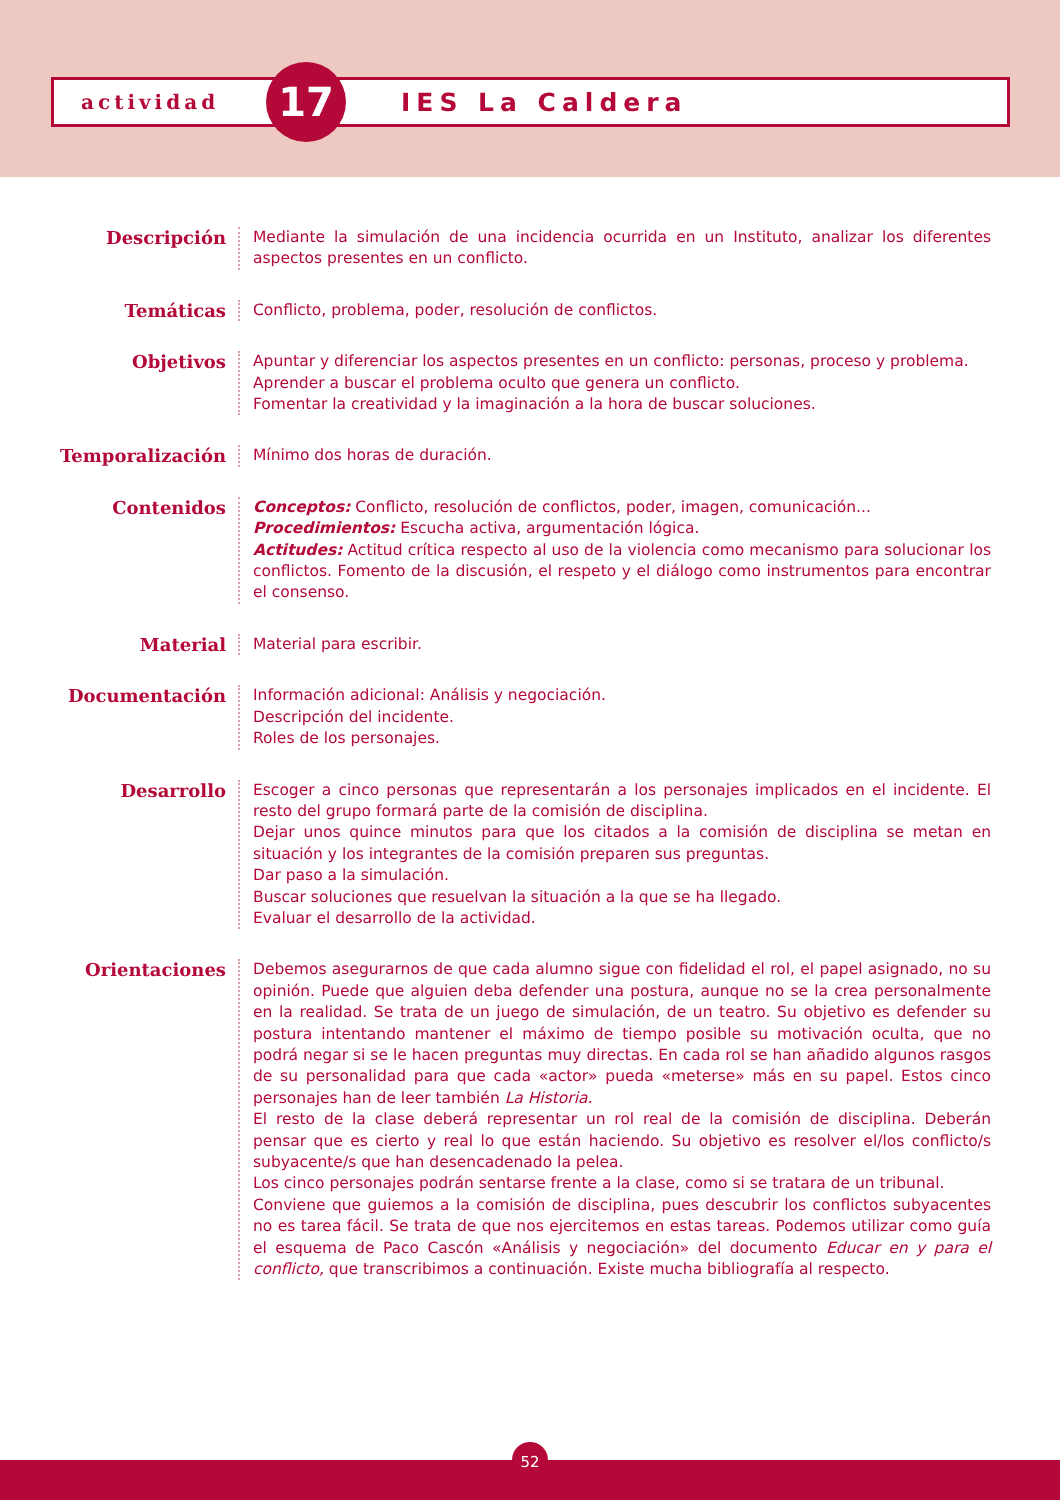actividad 17 IES La Caldera
Descripción
Mediante la simulación de una incidencia ocurrida en un Instituto, analizar los diferentes aspectos presentes en un conflicto.
Temáticas
Conflicto, problema, poder, resolución de conflictos.
Objetivos
Apuntar y diferenciar los aspectos presentes en un conflicto: personas, proceso y problema.
Aprender a buscar el problema oculto que genera un conflicto.
Fomentar la creatividad y la imaginación a la hora de buscar soluciones.
Temporalización
Mínimo dos horas de duración.
Contenidos
Conceptos: Conflicto, resolución de conflictos, poder, imagen, comunicación...
Procedimientos: Escucha activa, argumentación lógica.
Actitudes: Actitud crítica respecto al uso de la violencia como mecanismo para solucionar los conflictos. Fomento de la discusión, el respeto y el diálogo como instrumentos para encontrar el consenso.
Material
Material para escribir.
Documentación
Información adicional: Análisis y negociación.
Descripción del incidente.
Roles de los personajes.
Desarrollo
Escoger a cinco personas que representarán a los personajes implicados en el incidente. El resto del grupo formará parte de la comisión de disciplina.
Dejar unos quince minutos para que los citados a la comisión de disciplina se metan en situación y los integrantes de la comisión preparen sus preguntas.
Dar paso a la simulación.
Buscar soluciones que resuelvan la situación a la que se ha llegado.
Evaluar el desarrollo de la actividad.
Orientaciones
Debemos asegurarnos de que cada alumno sigue con fidelidad el rol, el papel asignado, no su opinión. Puede que alguien deba defender una postura, aunque no se la crea personalmente en la realidad. Se trata de un juego de simulación, de un teatro. Su objetivo es defender su postura intentando mantener el máximo de tiempo posible su motivación oculta, que no podrá negar si se le hacen preguntas muy directas. En cada rol se han añadido algunos rasgos de su personalidad para que cada «actor» pueda «meterse» más en su papel. Estos cinco personajes han de leer también La Historia.
El resto de la clase deberá representar un rol real de la comisión de disciplina. Deberán pensar que es cierto y real lo que están haciendo. Su objetivo es resolver el/los conflicto/s subyacente/s que han desencadenado la pelea.
Los cinco personajes podrán sentarse frente a la clase, como si se tratara de un tribunal.
Conviene que guiemos a la comisión de disciplina, pues descubrir los conflictos subyacentes no es tarea fácil. Se trata de que nos ejercitemos en estas tareas. Podemos utilizar como guía el esquema de Paco Cascón «Análisis y negociación» del documento Educar en y para el conflicto, que transcribimos a continuación. Existe mucha bibliografía al respecto.
52